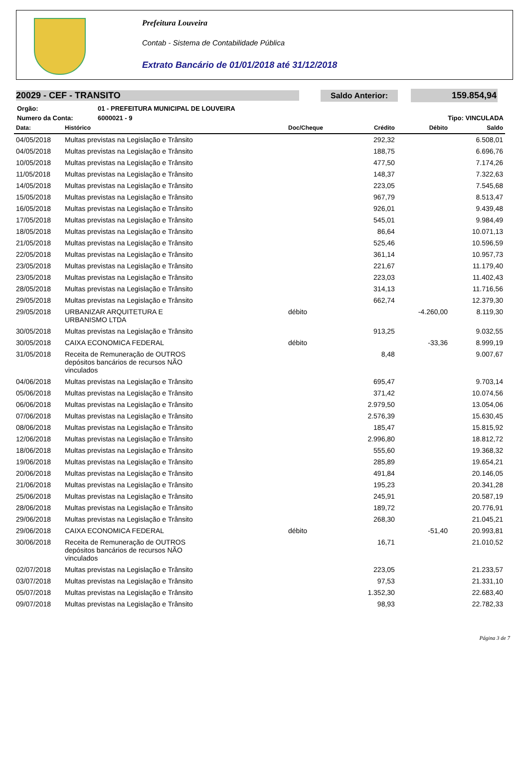Prefeitura Louveira
Contab - Sistema de Contabilidade Pública
Extrato Bancário de 01/01/2018 até 31/12/2018
20029 - CEF - TRANSITO
Saldo Anterior: 159.854,94
| Orgão: | 01 - PREFEITURA MUNICIPAL DE LOUVEIRA | |
| Numero da Conta: | 6000021 - 9 | Tipo: VINCULADA |
| Data: | Histórico | Doc/Cheque | Crédito | Débito | Saldo |
| --- | --- | --- | --- | --- | --- |
| 04/05/2018 | Multas previstas na Legislação e Trânsito | | 292,32 | | 6.508,01 |
| 04/05/2018 | Multas previstas na Legislação e Trânsito | | 188,75 | | 6.696,76 |
| 10/05/2018 | Multas previstas na Legislação e Trânsito | | 477,50 | | 7.174,26 |
| 11/05/2018 | Multas previstas na Legislação e Trânsito | | 148,37 | | 7.322,63 |
| 14/05/2018 | Multas previstas na Legislação e Trânsito | | 223,05 | | 7.545,68 |
| 15/05/2018 | Multas previstas na Legislação e Trânsito | | 967,79 | | 8.513,47 |
| 16/05/2018 | Multas previstas na Legislação e Trânsito | | 926,01 | | 9.439,48 |
| 17/05/2018 | Multas previstas na Legislação e Trânsito | | 545,01 | | 9.984,49 |
| 18/05/2018 | Multas previstas na Legislação e Trânsito | | 86,64 | | 10.071,13 |
| 21/05/2018 | Multas previstas na Legislação e Trânsito | | 525,46 | | 10.596,59 |
| 22/05/2018 | Multas previstas na Legislação e Trânsito | | 361,14 | | 10.957,73 |
| 23/05/2018 | Multas previstas na Legislação e Trânsito | | 221,67 | | 11.179,40 |
| 23/05/2018 | Multas previstas na Legislação e Trânsito | | 223,03 | | 11.402,43 |
| 28/05/2018 | Multas previstas na Legislação e Trânsito | | 314,13 | | 11.716,56 |
| 29/05/2018 | Multas previstas na Legislação e Trânsito | | 662,74 | | 12.379,30 |
| 29/05/2018 | URBANIZAR ARQUITETURA E URBANISMO LTDA | débito | | -4.260,00 | 8.119,30 |
| 30/05/2018 | Multas previstas na Legislação e Trânsito | | 913,25 | | 9.032,55 |
| 30/05/2018 | CAIXA ECONOMICA FEDERAL | débito | | -33,36 | 8.999,19 |
| 31/05/2018 | Receita de Remuneração de OUTROS depósitos bancários de recursos NÃO vinculados | | 8,48 | | 9.007,67 |
| 04/06/2018 | Multas previstas na Legislação e Trânsito | | 695,47 | | 9.703,14 |
| 05/06/2018 | Multas previstas na Legislação e Trânsito | | 371,42 | | 10.074,56 |
| 06/06/2018 | Multas previstas na Legislação e Trânsito | | 2.979,50 | | 13.054,06 |
| 07/06/2018 | Multas previstas na Legislação e Trânsito | | 2.576,39 | | 15.630,45 |
| 08/06/2018 | Multas previstas na Legislação e Trânsito | | 185,47 | | 15.815,92 |
| 12/06/2018 | Multas previstas na Legislação e Trânsito | | 2.996,80 | | 18.812,72 |
| 18/06/2018 | Multas previstas na Legislação e Trânsito | | 555,60 | | 19.368,32 |
| 19/06/2018 | Multas previstas na Legislação e Trânsito | | 285,89 | | 19.654,21 |
| 20/06/2018 | Multas previstas na Legislação e Trânsito | | 491,84 | | 20.146,05 |
| 21/06/2018 | Multas previstas na Legislação e Trânsito | | 195,23 | | 20.341,28 |
| 25/06/2018 | Multas previstas na Legislação e Trânsito | | 245,91 | | 20.587,19 |
| 28/06/2018 | Multas previstas na Legislação e Trânsito | | 189,72 | | 20.776,91 |
| 29/06/2018 | Multas previstas na Legislação e Trânsito | | 268,30 | | 21.045,21 |
| 29/06/2018 | CAIXA ECONOMICA FEDERAL | débito | | -51,40 | 20.993,81 |
| 30/06/2018 | Receita de Remuneração de OUTROS depósitos bancários de recursos NÃO vinculados | | 16,71 | | 21.010,52 |
| 02/07/2018 | Multas previstas na Legislação e Trânsito | | 223,05 | | 21.233,57 |
| 03/07/2018 | Multas previstas na Legislação e Trânsito | | 97,53 | | 21.331,10 |
| 05/07/2018 | Multas previstas na Legislação e Trânsito | | 1.352,30 | | 22.683,40 |
| 09/07/2018 | Multas previstas na Legislação e Trânsito | | 98,93 | | 22.782,33 |
Página 3 de 7